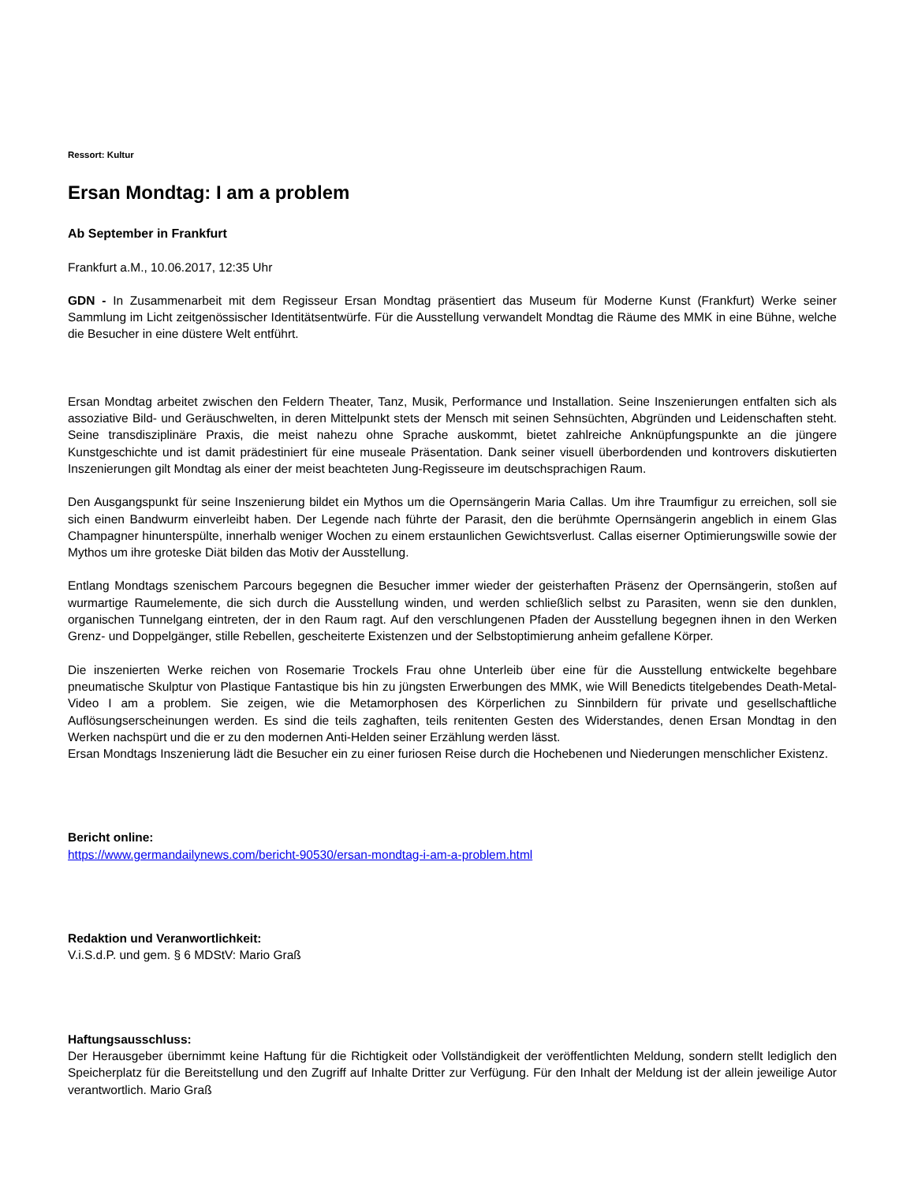Ressort: Kultur
Ersan Mondtag: I am a problem
Ab September in Frankfurt
Frankfurt a.M., 10.06.2017, 12:35 Uhr
GDN - In Zusammenarbeit mit dem Regisseur Ersan Mondtag präsentiert das Museum für Moderne Kunst (Frankfurt) Werke seiner Sammlung im Licht zeitgenössischer Identitätsentwürfe. Für die Ausstellung verwandelt Mondtag die Räume des MMK in eine Bühne, welche die Besucher in eine düstere Welt entführt.
Ersan Mondtag arbeitet zwischen den Feldern Theater, Tanz, Musik, Performance und Installation. Seine Inszenierungen entfalten sich als assoziative Bild- und Geräuschwelten, in deren Mittelpunkt stets der Mensch mit seinen Sehnsüchten, Abgründen und Leidenschaften steht. Seine transdisziplinäre Praxis, die meist nahezu ohne Sprache auskommt, bietet zahlreiche Anknüpfungspunkte an die jüngere Kunstgeschichte und ist damit prädestiniert für eine museale Präsentation. Dank seiner visuell überbordenden und kontrovers diskutierten Inszenierungen gilt Mondtag als einer der meist beachteten Jung-Regisseure im deutschsprachigen Raum.
Den Ausgangspunkt für seine Inszenierung bildet ein Mythos um die Opernsängerin Maria Callas. Um ihre Traumfigur zu erreichen, soll sie sich einen Bandwurm einverleibt haben. Der Legende nach führte der Parasit, den die berühmte Opernsängerin angeblich in einem Glas Champagner hinunterspülte, innerhalb weniger Wochen zu einem erstaunlichen Gewichtsverlust. Callas eiserner Optimierungswille sowie der Mythos um ihre groteske Diät bilden das Motiv der Ausstellung.
Entlang Mondtags szenischem Parcours begegnen die Besucher immer wieder der geisterhaften Präsenz der Opernsängerin, stoßen auf wurmartige Raumelemente, die sich durch die Ausstellung winden, und werden schließlich selbst zu Parasiten, wenn sie den dunklen, organischen Tunnelgang eintreten, der in den Raum ragt. Auf den verschlungenen Pfaden der Ausstellung begegnen ihnen in den Werken Grenz- und Doppelgänger, stille Rebellen, gescheiterte Existenzen und der Selbstoptimierung anheim gefallene Körper.
Die inszenierten Werke reichen von Rosemarie Trockels Frau ohne Unterleib über eine für die Ausstellung entwickelte begehbare pneumatische Skulptur von Plastique Fantastique bis hin zu jüngsten Erwerbungen des MMK, wie Will Benedicts titelgebendes Death-Metal-Video I am a problem. Sie zeigen, wie die Metamorphosen des Körperlichen zu Sinnbildern für private und gesellschaftliche Auflösungserscheinungen werden. Es sind die teils zaghaften, teils renitenten Gesten des Widerstandes, denen Ersan Mondtag in den Werken nachspürt und die er zu den modernen Anti-Helden seiner Erzählung werden lässt.
Ersan Mondtags Inszenierung lädt die Besucher ein zu einer furiosen Reise durch die Hochebenen und Niederungen menschlicher Existenz.
Bericht online:
https://www.germandailynews.com/bericht-90530/ersan-mondtag-i-am-a-problem.html
Redaktion und Veranwortlichkeit:
V.i.S.d.P. und gem. § 6 MDStV: Mario Graß
Haftungsausschluss:
Der Herausgeber übernimmt keine Haftung für die Richtigkeit oder Vollständigkeit der veröffentlichten Meldung, sondern stellt lediglich den Speicherplatz für die Bereitstellung und den Zugriff auf Inhalte Dritter zur Verfügung. Für den Inhalt der Meldung ist der allein jeweilige Autor verantwortlich. Mario Graß